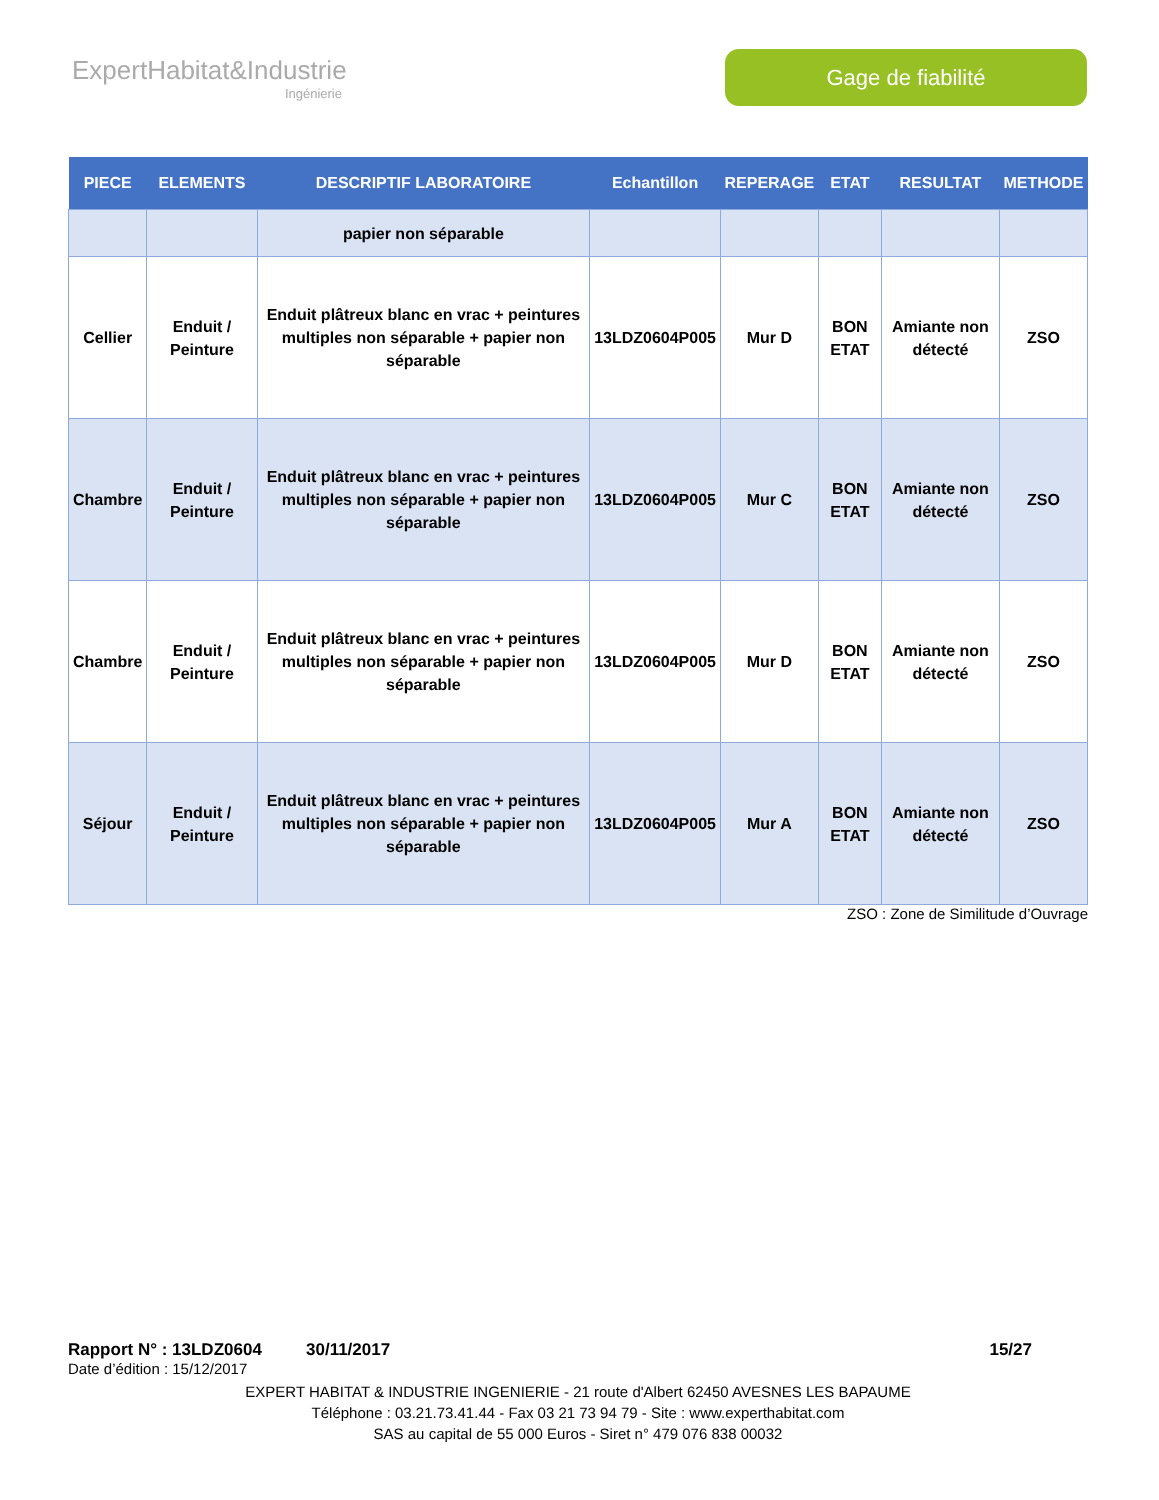ExpertHabitat&Industrie
Ingénierie
Gage de fiabilité
| PIECE | ELEMENTS | DESCRIPTIF LABORATOIRE | Echantillon | REPERAGE | ETAT | RESULTAT | METHODE |
| --- | --- | --- | --- | --- | --- | --- | --- |
| | | papier non séparable | | | | | |
| Cellier | Enduit / Peinture | Enduit plâtreux blanc en vrac + peintures multiples non séparable + papier non séparable | 13LDZ0604P005 | Mur D | BON ETAT | Amiante non détecté | ZSO |
| Chambre | Enduit / Peinture | Enduit plâtreux blanc en vrac + peintures multiples non séparable + papier non séparable | 13LDZ0604P005 | Mur C | BON ETAT | Amiante non détecté | ZSO |
| Chambre | Enduit / Peinture | Enduit plâtreux blanc en vrac + peintures multiples non séparable + papier non séparable | 13LDZ0604P005 | Mur D | BON ETAT | Amiante non détecté | ZSO |
| Séjour | Enduit / Peinture | Enduit plâtreux blanc en vrac + peintures multiples non séparable + papier non séparable | 13LDZ0604P005 | Mur A | BON ETAT | Amiante non détecté | ZSO |
ZSO : Zone de Similitude d’Ouvrage
Rapport N° : 13LDZ0604 30/11/2017 15/27
Date d’édition : 15/12/2017
EXPERT HABITAT & INDUSTRIE INGENIERIE - 21 route d'Albert 62450 AVESNES LES BAPAUME
Téléphone : 03.21.73.41.44 - Fax 03 21 73 94 79 - Site : www.experthabitat.com
SAS au capital de 55 000 Euros - Siret n° 479 076 838 00032